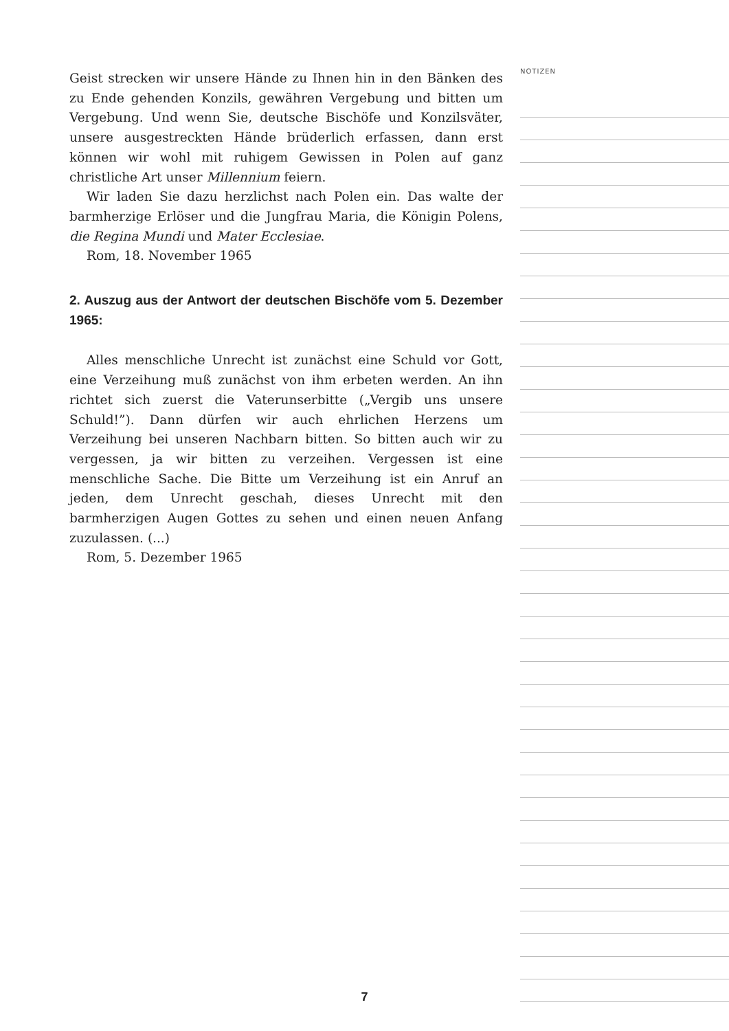Geist strecken wir unsere Hände zu Ihnen hin in den Bänken des zu Ende gehenden Konzils, gewähren Vergebung und bitten um Vergebung. Und wenn Sie, deutsche Bischöfe und Konzilsväter, unsere ausgestreckten Hände brüderlich erfassen, dann erst können wir wohl mit ruhigem Gewissen in Polen auf ganz christliche Art unser Millennium feiern.
Wir laden Sie dazu herzlichst nach Polen ein. Das walte der barmherzige Erlöser und die Jungfrau Maria, die Königin Polens, die Regina Mundi und Mater Ecclesiae.
Rom, 18. November 1965
2. Auszug aus der Antwort der deutschen Bischöfe vom 5. Dezember 1965:
Alles menschliche Unrecht ist zunächst eine Schuld vor Gott, eine Verzeihung muß zunächst von ihm erbeten werden. An ihn richtet sich zuerst die Vaterunserbitte („Vergib uns unsere Schuld!”). Dann dürfen wir auch ehrlichen Herzens um Verzeihung bei unseren Nachbarn bitten. So bitten auch wir zu vergessen, ja wir bitten zu verzeihen. Vergessen ist eine menschliche Sache. Die Bitte um Verzeihung ist ein Anruf an jeden, dem Unrecht geschah, dieses Unrecht mit den barmherzigen Augen Gottes zu sehen und einen neuen Anfang zuzulassen. (...)
Rom, 5. Dezember 1965
NOTIZEN
7